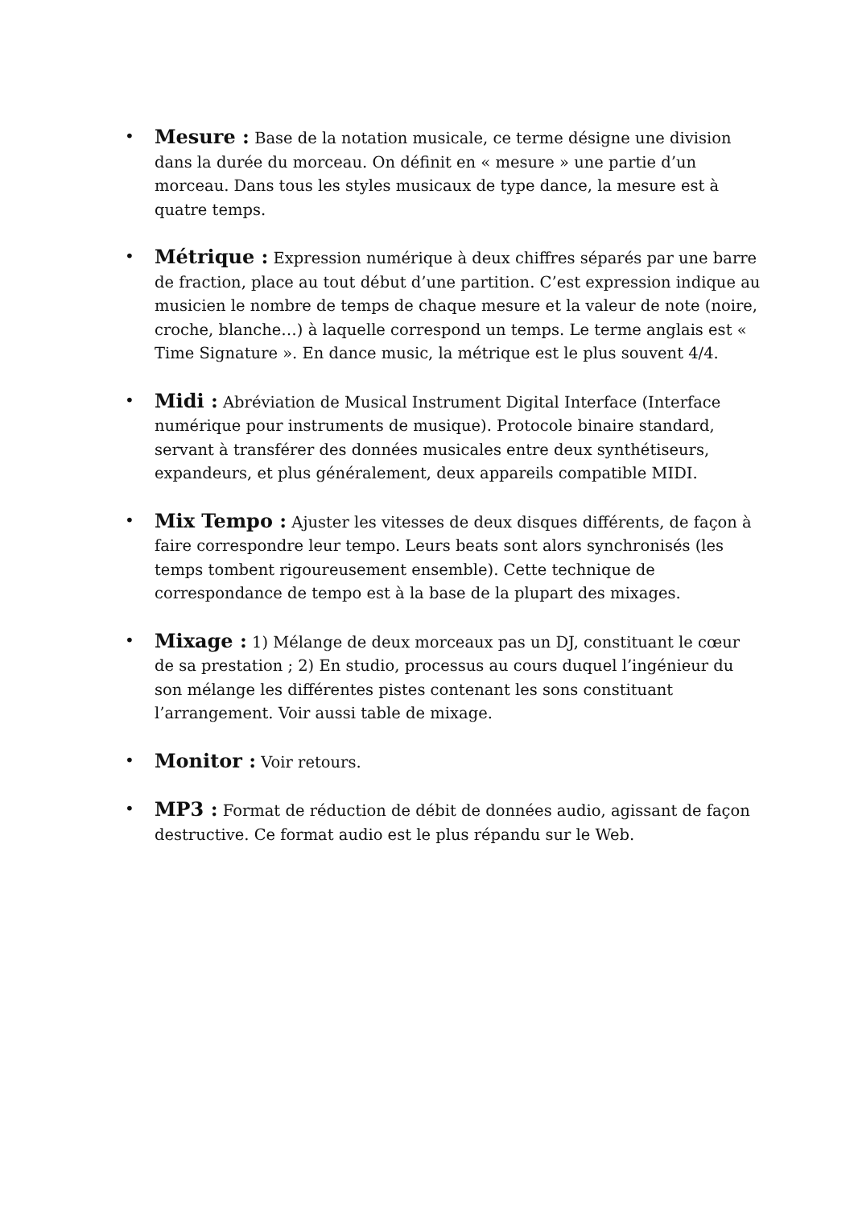•
Mesure : Base de la notation musicale, ce terme désigne une division dans la durée du morceau. On définit en « mesure » une partie d’un morceau. Dans tous les styles musicaux de type dance, la mesure est à quatre temps.
•
Métrique : Expression numérique à deux chiffres séparés par une barre de fraction, place au tout début d’une partition. C’est expression indique au musicien le nombre de temps de chaque mesure et la valeur de note (noire, croche, blanche…) à laquelle correspond un temps. Le terme anglais est « Time Signature ». En dance music, la métrique est le plus souvent 4/4.
•
Midi : Abréviation de Musical Instrument Digital Interface (Interface numérique pour instruments de musique). Protocole binaire standard, servant à transférer des données musicales entre deux synthétiseurs, expandeurs, et plus généralement, deux appareils compatible MIDI.
•
Mix Tempo : Ajuster les vitesses de deux disques différents, de façon à faire correspondre leur tempo. Leurs beats sont alors synchronisés (les temps tombent rigoureusement ensemble). Cette technique de correspondance de tempo est à la base de la plupart des mixages.
•
Mixage : 1) Mélange de deux morceaux pas un DJ, constituant le cœur de sa prestation ; 2) En studio, processus au cours duquel l’ingénieur du son mélange les différentes pistes contenant les sons constituant l’arrangement. Voir aussi table de mixage.
•
Monitor : Voir retours.
•
MP3 : Format de réduction de débit de données audio, agissant de façon destructive. Ce format audio est le plus répandu sur le Web.